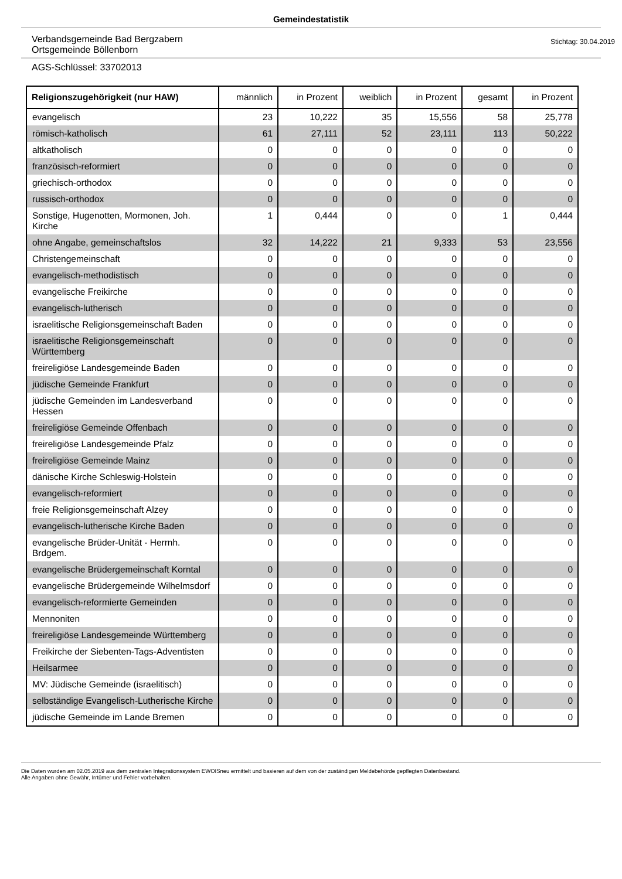Gemeindestatistik
Verbandsgemeinde Bad Bergzabern
Ortsgemeinde Böllenborn
Stichtag: 30.04.2019
AGS-Schlüssel: 33702013
| Religionszugehörigkeit (nur HAW) | männlich | in Prozent | weiblich | in Prozent | gesamt | in Prozent |
| --- | --- | --- | --- | --- | --- | --- |
| evangelisch | 23 | 10,222 | 35 | 15,556 | 58 | 25,778 |
| römisch-katholisch | 61 | 27,111 | 52 | 23,111 | 113 | 50,222 |
| altkatholisch | 0 | 0 | 0 | 0 | 0 | 0 |
| französisch-reformiert | 0 | 0 | 0 | 0 | 0 | 0 |
| griechisch-orthodox | 0 | 0 | 0 | 0 | 0 | 0 |
| russisch-orthodox | 0 | 0 | 0 | 0 | 0 | 0 |
| Sonstige, Hugenotten, Mormonen, Joh. Kirche | 1 | 0,444 | 0 | 0 | 1 | 0,444 |
| ohne Angabe, gemeinschaftslos | 32 | 14,222 | 21 | 9,333 | 53 | 23,556 |
| Christengemeinschaft | 0 | 0 | 0 | 0 | 0 | 0 |
| evangelisch-methodistisch | 0 | 0 | 0 | 0 | 0 | 0 |
| evangelische Freikirche | 0 | 0 | 0 | 0 | 0 | 0 |
| evangelisch-lutherisch | 0 | 0 | 0 | 0 | 0 | 0 |
| israelitische Religionsgemeinschaft Baden | 0 | 0 | 0 | 0 | 0 | 0 |
| israelitische Religionsgemeinschaft Württemberg | 0 | 0 | 0 | 0 | 0 | 0 |
| freireligiöse Landesgemeinde Baden | 0 | 0 | 0 | 0 | 0 | 0 |
| jüdische Gemeinde Frankfurt | 0 | 0 | 0 | 0 | 0 | 0 |
| jüdische Gemeinden im Landesverband Hessen | 0 | 0 | 0 | 0 | 0 | 0 |
| freireligiöse Gemeinde Offenbach | 0 | 0 | 0 | 0 | 0 | 0 |
| freireligiöse Landesgemeinde Pfalz | 0 | 0 | 0 | 0 | 0 | 0 |
| freireligiöse Gemeinde Mainz | 0 | 0 | 0 | 0 | 0 | 0 |
| dänische Kirche Schleswig-Holstein | 0 | 0 | 0 | 0 | 0 | 0 |
| evangelisch-reformiert | 0 | 0 | 0 | 0 | 0 | 0 |
| freie Religionsgemeinschaft Alzey | 0 | 0 | 0 | 0 | 0 | 0 |
| evangelisch-lutherische Kirche Baden | 0 | 0 | 0 | 0 | 0 | 0 |
| evangelische Brüder-Unität - Herrnh. Brdgem. | 0 | 0 | 0 | 0 | 0 | 0 |
| evangelische Brüdergemeinschaft Korntal | 0 | 0 | 0 | 0 | 0 | 0 |
| evangelische Brüdergemeinde Wilhelmsdorf | 0 | 0 | 0 | 0 | 0 | 0 |
| evangelisch-reformierte Gemeinden | 0 | 0 | 0 | 0 | 0 | 0 |
| Mennoniten | 0 | 0 | 0 | 0 | 0 | 0 |
| freireligiöse Landesgemeinde Württemberg | 0 | 0 | 0 | 0 | 0 | 0 |
| Freikirche der Siebenten-Tags-Adventisten | 0 | 0 | 0 | 0 | 0 | 0 |
| Heilsarmee | 0 | 0 | 0 | 0 | 0 | 0 |
| MV: Jüdische Gemeinde (israelitisch) | 0 | 0 | 0 | 0 | 0 | 0 |
| selbständige Evangelisch-Lutherische Kirche | 0 | 0 | 0 | 0 | 0 | 0 |
| jüdische Gemeinde im Lande Bremen | 0 | 0 | 0 | 0 | 0 | 0 |
Die Daten wurden am 02.05.2019 aus dem zentralen Integrationssystem EWOISneu ermittelt und basieren auf dem von der zuständigen Meldebehörde gepflegten Datenbestand.
Alle Angaben ohne Gewähr, Irrtümer und Fehler vorbehalten.